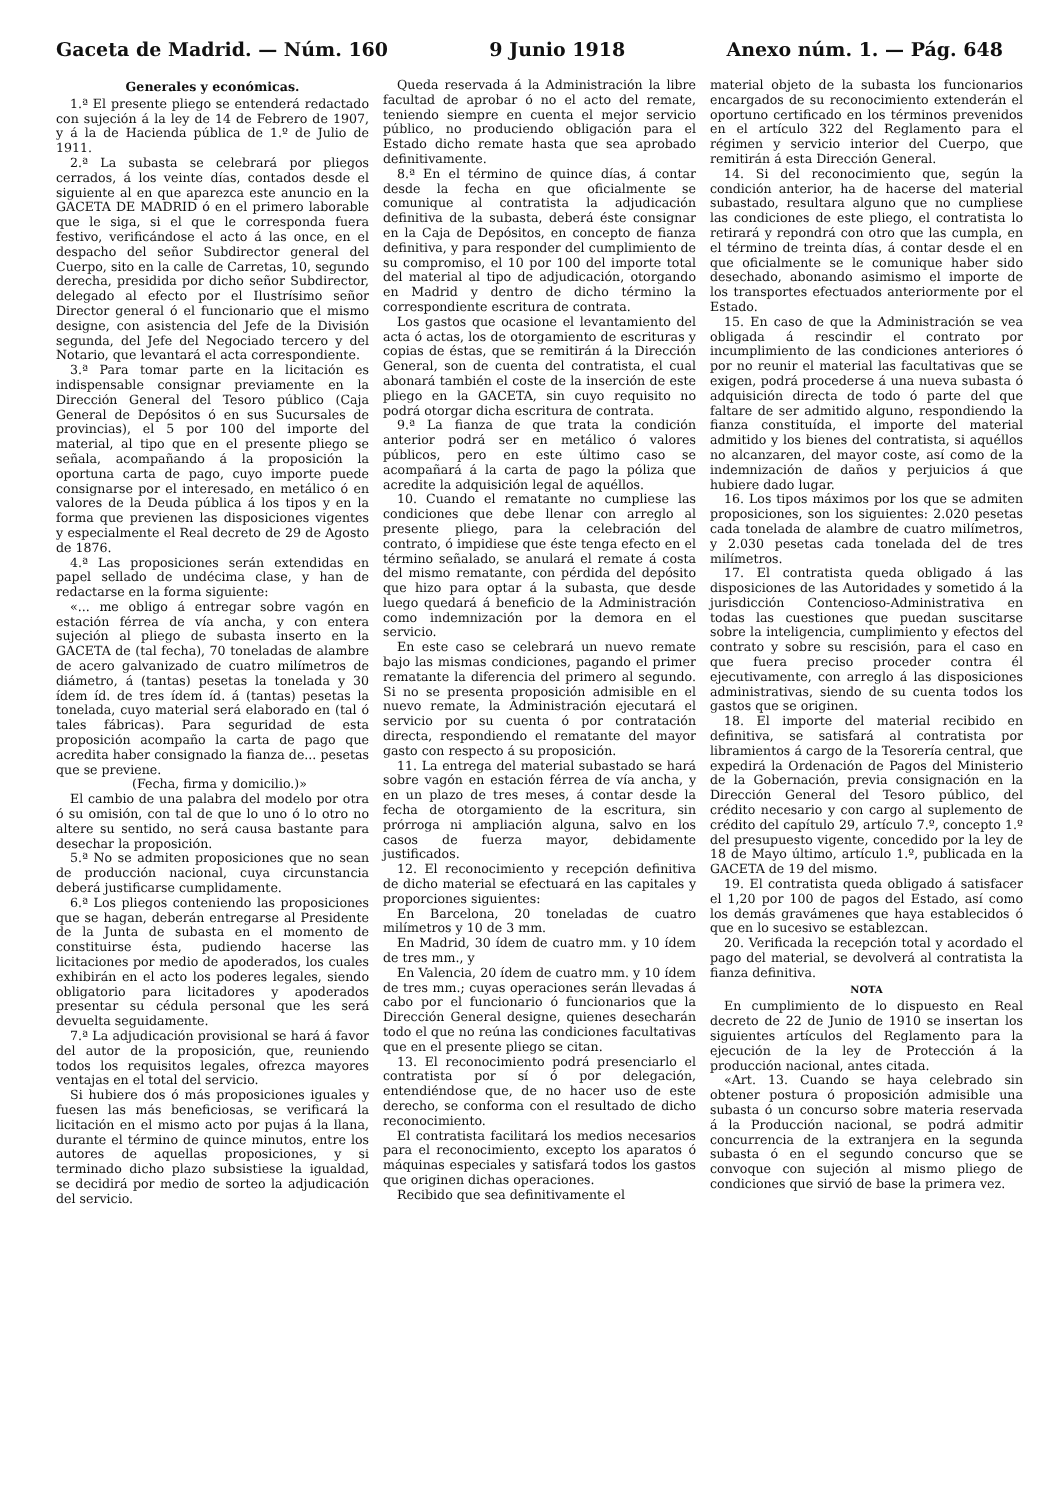Gaceta de Madrid. — Núm. 160 9 Junio 1918 Anexo núm. 1. — Pág. 648
Generales y económicas.
1.ª El presente pliego se entenderá redactado con sujeción á la ley de 14 de Febrero de 1907, y á la de Hacienda pública de 1.º de Julio de 1911.
2.ª La subasta se celebrará por pliegos cerrados, á los veinte días, contados desde el siguiente al en que aparezca este anuncio en la GACETA DE MADRID ó en el primero laborable que le siga, si el que le corresponda fuera festivo, verificándose el acto á las once, en el despacho del señor Subdirector general del Cuerpo, sito en la calle de Carretas, 10, segundo derecha, presidida por dicho señor Subdirector, delegado al efecto por el Ilustrísimo señor Director general ó el funcionario que el mismo designe, con asistencia del Jefe de la División segunda, del Jefe del Negociado tercero y del Notario, que levantará el acta correspondiente.
3.ª Para tomar parte en la licitación es indispensable consignar previamente en la Dirección General del Tesoro público (Caja General de Depósitos ó en sus Sucursales de provincias), el 5 por 100 del importe del material, al tipo que en el presente pliego se señala, acompañando á la proposición la oportuna carta de pago, cuyo importe puede consignarse por el interesado, en metálico ó en valores de la Deuda pública á los tipos y en la forma que previenen las disposiciones vigentes y especialmente el Real decreto de 29 de Agosto de 1876.
4.ª Las proposiciones serán extendidas en papel sellado de undécima clase, y han de redactarse en la forma siguiente:
«... me obligo á entregar sobre vagón en estación férrea de vía ancha, y con entera sujeción al pliego de subasta inserto en la GACETA de (tal fecha), 70 toneladas de alambre de acero galvanizado de cuatro milímetros de diámetro, á (tantas) pesetas la tonelada y 30 ídem íd. de tres ídem íd. á (tantas) pesetas la tonelada, cuyo material será elaborado en (tal ó tales fábricas). Para seguridad de esta proposición acompaño la carta de pago que acredita haber consignado la fianza de... pesetas que se previene.
(Fecha, firma y domicilio.)»
El cambio de una palabra del modelo por otra ó su omisión, con tal de que lo uno ó lo otro no altere su sentido, no será causa bastante para desechar la proposición.
5.ª No se admiten proposiciones que no sean de producción nacional, cuya circunstancia deberá justificarse cumplidamente.
6.ª Los pliegos conteniendo las proposiciones que se hagan, deberán entregarse al Presidente de la Junta de subasta en el momento de constituirse ésta, pudiendo hacerse las licitaciones por medio de apoderados, los cuales exhibirán en el acto los poderes legales, siendo obligatorio para licitadores y apoderados presentar su cédula personal que les será devuelta seguidamente.
7.ª La adjudicación provisional se hará á favor del autor de la proposición, que, reuniendo todos los requisitos legales, ofrezca mayores ventajas en el total del servicio.
Si hubiere dos ó más proposiciones iguales y fuesen las más beneficiosas, se verificará la licitación en el mismo acto por pujas á la llana, durante el término de quince minutos, entre los autores de aquellas proposiciones, y si terminado dicho plazo subsistiese la igualdad, se decidirá por medio de sorteo la adjudicación del servicio.
Queda reservada á la Administración la libre facultad de aprobar ó no el acto del remate, teniendo siempre en cuenta el mejor servicio público, no produciendo obligación para el Estado dicho remate hasta que sea aprobado definitivamente.
8.ª En el término de quince días, á contar desde la fecha en que oficialmente se comunique al contratista la adjudicación definitiva de la subasta, deberá éste consignar en la Caja de Depósitos, en concepto de fianza definitiva, y para responder del cumplimiento de su compromiso, el 10 por 100 del importe total del material al tipo de adjudicación, otorgando en Madrid y dentro de dicho término la correspondiente escritura de contrata.
Los gastos que ocasione el levantamiento del acta ó actas, los de otorgamiento de escrituras y copias de éstas, que se remitirán á la Dirección General, son de cuenta del contratista, el cual abonará también el coste de la inserción de este pliego en la GACETA, sin cuyo requisito no podrá otorgar dicha escritura de contrata.
9.ª La fianza de que trata la condición anterior podrá ser en metálico ó valores públicos, pero en este último caso se acompañará á la carta de pago la póliza que acredite la adquisición legal de aquéllos.
10. Cuando el rematante no cumpliese las condiciones que debe llenar con arreglo al presente pliego, para la celebración del contrato, ó impidiese que éste tenga efecto en el término señalado, se anulará el remate á costa del mismo rematante, con pérdida del depósito que hizo para optar á la subasta, que desde luego quedará á beneficio de la Administración como indemnización por la demora en el servicio.
En este caso se celebrará un nuevo remate bajo las mismas condiciones, pagando el primer rematante la diferencia del primero al segundo. Si no se presenta proposición admisible en el nuevo remate, la Administración ejecutará el servicio por su cuenta ó por contratación directa, respondiendo el rematante del mayor gasto con respecto á su proposición.
11. La entrega del material subastado se hará sobre vagón en estación férrea de vía ancha, y en un plazo de tres meses, á contar desde la fecha de otorgamiento de la escritura, sin prórroga ni ampliación alguna, salvo en los casos de fuerza mayor, debidamente justificados.
12. El reconocimiento y recepción definitiva de dicho material se efectuará en las capitales y proporciones siguientes:
En Barcelona, 20 toneladas de cuatro milímetros y 10 de 3 mm.
En Madrid, 30 ídem de cuatro mm. y 10 ídem de tres mm., y
En Valencia, 20 ídem de cuatro mm. y 10 ídem de tres mm.; cuyas operaciones serán llevadas á cabo por el funcionario ó funcionarios que la Dirección General designe, quienes desecharán todo el que no reúna las condiciones facultativas que en el presente pliego se citan.
13. El reconocimiento podrá presenciarlo el contratista por sí ó por delegación, entendiéndose que, de no hacer uso de este derecho, se conforma con el resultado de dicho reconocimiento.
El contratista facilitará los medios necesarios para el reconocimiento, excepto los aparatos ó máquinas especiales y satisfará todos los gastos que originen dichas operaciones.
Recibido que sea definitivamente el
material objeto de la subasta los funcionarios encargados de su reconocimiento extenderán el oportuno certificado en los términos prevenidos en el artículo 322 del Reglamento para el régimen y servicio interior del Cuerpo, que remitirán á esta Dirección General.
14. Si del reconocimiento que, según la condición anterior, ha de hacerse del material subastado, resultara alguno que no cumpliese las condiciones de este pliego, el contratista lo retirará y repondrá con otro que las cumpla, en el término de treinta días, á contar desde el en que oficialmente se le comunique haber sido desechado, abonando asimismo el importe de los transportes efectuados anteriormente por el Estado.
15. En caso de que la Administración se vea obligada á rescindir el contrato por incumplimiento de las condiciones anteriores ó por no reunir el material las facultativas que se exigen, podrá procederse á una nueva subasta ó adquisición directa de todo ó parte del que faltare de ser admitido alguno, respondiendo la fianza constituída, el importe del material admitido y los bienes del contratista, si aquéllos no alcanzaren, del mayor coste, así como de la indemnización de daños y perjuicios á que hubiere dado lugar.
16. Los tipos máximos por los que se admiten proposiciones, son los siguientes: 2.020 pesetas cada tonelada de alambre de cuatro milímetros, y 2.030 pesetas cada tonelada del de tres milímetros.
17. El contratista queda obligado á las disposiciones de las Autoridades y sometido á la jurisdicción Contencioso-Administrativa en todas las cuestiones que puedan suscitarse sobre la inteligencia, cumplimiento y efectos del contrato y sobre su rescisión, para el caso en que fuera preciso proceder contra él ejecutivamente, con arreglo á las disposiciones administrativas, siendo de su cuenta todos los gastos que se originen.
18. El importe del material recibido en definitiva, se satisfará al contratista por libramientos á cargo de la Tesorería central, que expedirá la Ordenación de Pagos del Ministerio de la Gobernación, previa consignación en la Dirección General del Tesoro público, del crédito necesario y con cargo al suplemento de crédito del capítulo 29, artículo 7.º, concepto 1.º del presupuesto vigente, concedido por la ley de 18 de Mayo último, artículo 1.º, publicada en la GACETA de 19 del mismo.
19. El contratista queda obligado á satisfacer el 1,20 por 100 de pagos del Estado, así como los demás gravámenes que haya establecidos ó que en lo sucesivo se establezcan.
20. Verificada la recepción total y acordado el pago del material, se devolverá al contratista la fianza definitiva.
NOTA
En cumplimiento de lo dispuesto en Real decreto de 22 de Junio de 1910 se insertan los siguientes artículos del Reglamento para la ejecución de la ley de Protección á la producción nacional, antes citada.
«Art. 13. Cuando se haya celebrado sin obtener postura ó proposición admisible una subasta ó un concurso sobre materia reservada á la Producción nacional, se podrá admitir concurrencia de la extranjera en la segunda subasta ó en el segundo concurso que se convoque con sujeción al mismo pliego de condiciones que sirvió de base la primera vez.